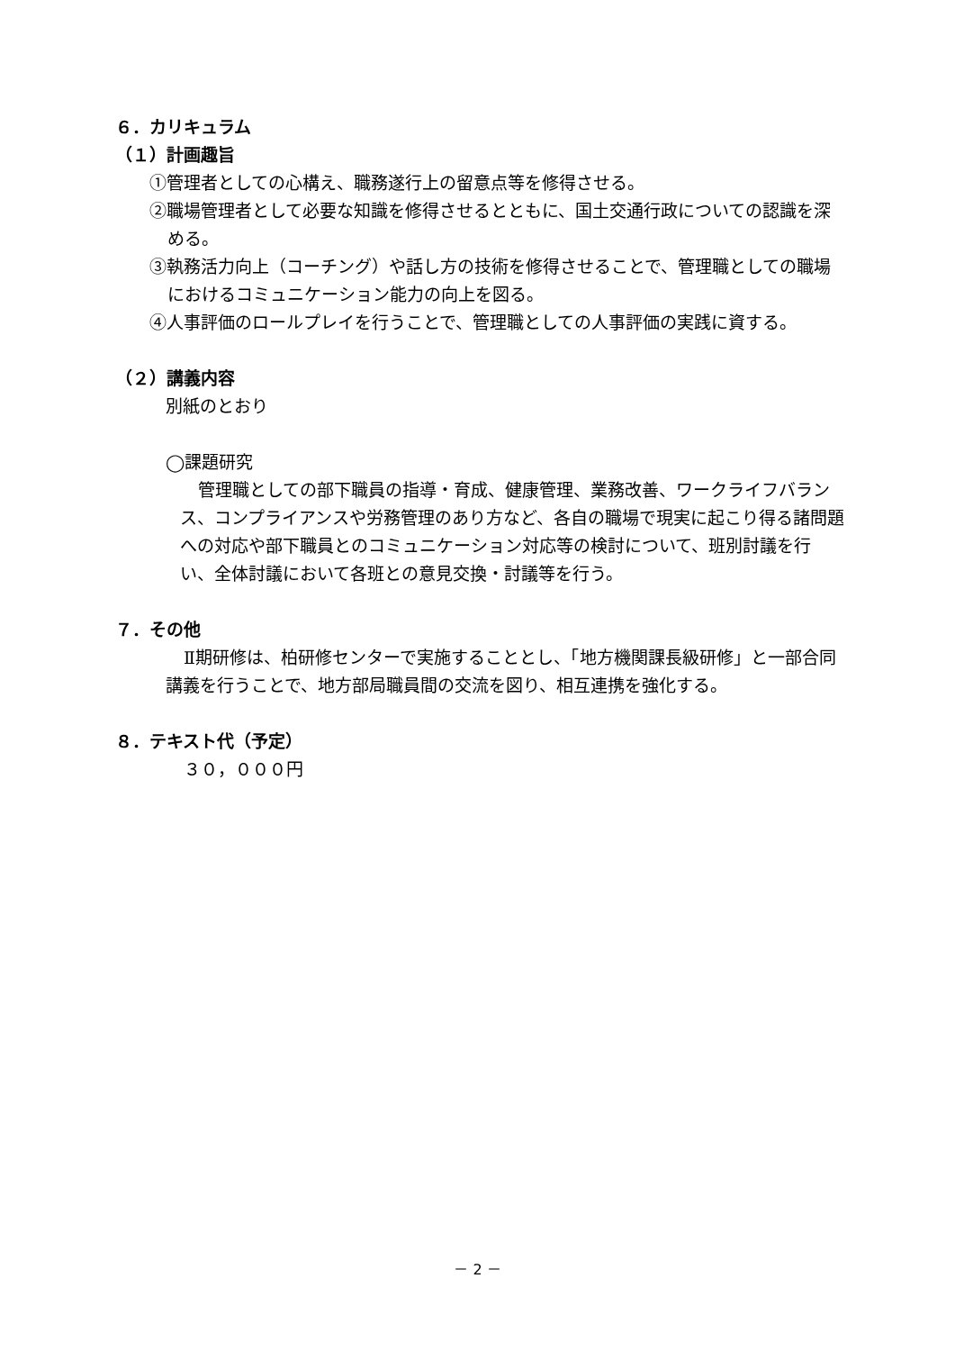６．カリキュラム
（１）計画趣旨
①管理者としての心構え、職務遂行上の留意点等を修得させる。
②職場管理者として必要な知識を修得させるとともに、国土交通行政についての認識を深める。
③執務活力向上（コーチング）や話し方の技術を修得させることで、管理職としての職場におけるコミュニケーション能力の向上を図る。
④人事評価のロールプレイを行うことで、管理職としての人事評価の実践に資する。
（２）講義内容
別紙のとおり
◯課題研究
管理職としての部下職員の指導・育成、健康管理、業務改善、ワークライフバランス、コンプライアンスや労務管理のあり方など、各自の職場で現実に起こり得る諸問題への対応や部下職員とのコミュニケーション対応等の検討について、班別討議を行い、全体討議において各班との意見交換・討議等を行う。
７．その他
Ⅱ期研修は、柏研修センターで実施することとし、「地方機関課長級研修」と一部合同講義を行うことで、地方部局職員間の交流を図り、相互連携を強化する。
８．テキスト代（予定）
３０，０００円
－ 2 －